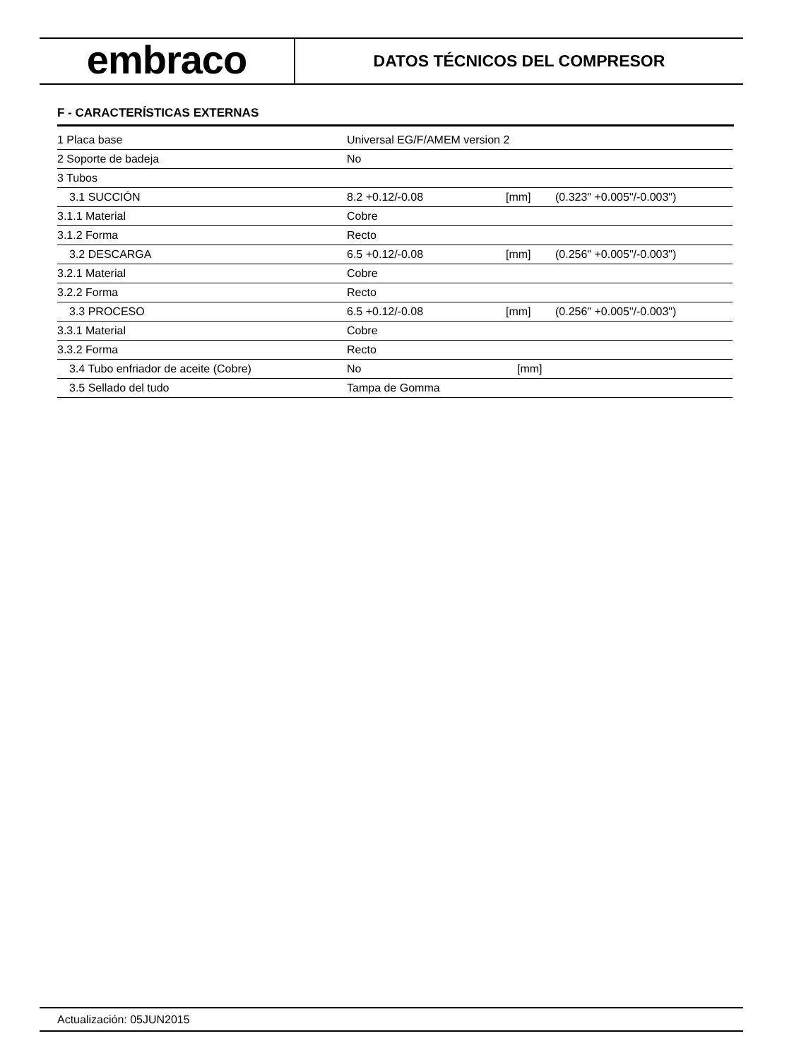embraco
DATOS TÉCNICOS DEL COMPRESOR
F - CARACTERÍSTICAS EXTERNAS
| 1 Placa base | Universal EG/F/AMEM version 2 | | |
| 2 Soporte de badeja | No | | |
| 3 Tubos | | | |
| 3.1 SUCCIÓN | 8.2 +0.12/-0.08 | [mm] | (0.323" +0.005"/-0.003") |
| 3.1.1 Material | Cobre | | |
| 3.1.2 Forma | Recto | | |
| 3.2 DESCARGA | 6.5 +0.12/-0.08 | [mm] | (0.256" +0.005"/-0.003") |
| 3.2.1 Material | Cobre | | |
| 3.2.2 Forma | Recto | | |
| 3.3 PROCESO | 6.5 +0.12/-0.08 | [mm] | (0.256" +0.005"/-0.003") |
| 3.3.1 Material | Cobre | | |
| 3.3.2 Forma | Recto | | |
| 3.4 Tubo enfriador de aceite (Cobre) | No | [mm] | |
| 3.5 Sellado del tudo | Tampa de Gomma | | |
Actualización: 05JUN2015